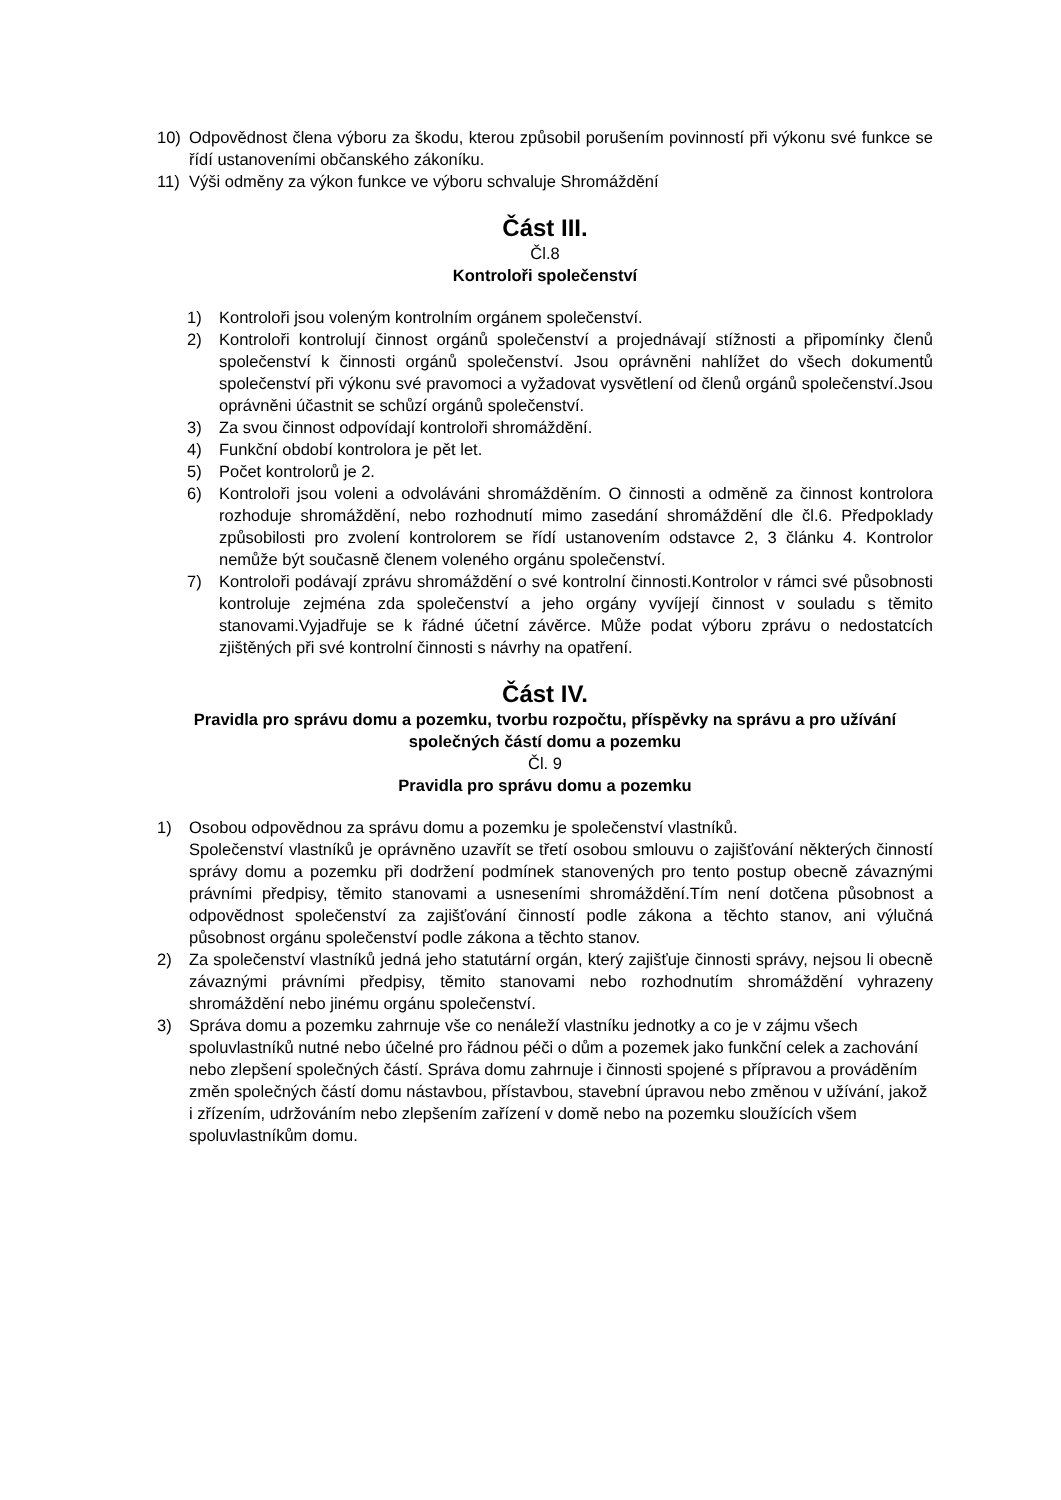10) Odpovědnost člena výboru za škodu, kterou způsobil porušením povinností při výkonu své funkce se řídí ustanoveními občanského zákoníku.
11) Výši odměny za výkon funkce ve výboru schvaluje Shromáždění
Část III.
Čl.8
Kontroloři společenství
1) Kontroloři jsou voleným kontrolním orgánem společenství.
2) Kontroloři kontrolují činnost orgánů společenství a projednávají stížnosti a připomínky členů společenství k činnosti orgánů společenství. Jsou oprávněni nahlížet do všech dokumentů společenství při výkonu své pravomoci a vyžadovat vysvětlení od členů orgánů společenství.Jsou oprávněni účastnit se schůzí orgánů společenství.
3) Za svou činnost odpovídají kontroloři shromáždění.
4) Funkční období kontrolora je pět let.
5) Počet kontrolorů je 2.
6) Kontroloři jsou voleni a odvoláváni shromážděním. O činnosti a odměně za činnost kontrolora rozhoduje shromáždění, nebo rozhodnutí mimo zasedání shromáždění dle čl.6. Předpoklady způsobilosti pro zvolení kontrolorem se řídí ustanovením odstavce 2, 3 článku 4. Kontrolor nemůže být současně členem voleného orgánu společenství.
7) Kontroloři podávají zprávu shromáždění o své kontrolní činnosti.Kontrolor v rámci své působnosti kontroluje zejména zda společenství a jeho orgány vyvíjejí činnost v souladu s těmito stanovami.Vyjadřuje se k řádné účetní závěrce. Může podat výboru zprávu o nedostatcích zjištěných při své kontrolní činnosti s návrhy na opatření.
Část IV.
Pravidla pro správu domu a pozemku, tvorbu rozpočtu, příspěvky na správu a pro užívání společných částí domu a pozemku
Čl. 9
Pravidla pro správu domu a pozemku
1) Osobou odpovědnou za správu domu a pozemku je společenství vlastníků.
Společenství vlastníků je oprávněno uzavřít se třetí osobou smlouvu o zajišťování některých činností správy domu a pozemku při dodržení podmínek stanovených pro tento postup obecně závaznými právními předpisy, těmito stanovami a usneseními shromáždění.Tím není dotčena působnost a odpovědnost společenství za zajišťování činností podle zákona a těchto stanov, ani výlučná působnost orgánu společenství podle zákona a těchto stanov.
2) Za společenství vlastníků jedná jeho statutární orgán, který zajišťuje činnosti správy, nejsou li obecně závaznými právními předpisy, těmito stanovami nebo rozhodnutím shromáždění vyhrazeny shromáždění nebo jinému orgánu společenství.
3) Správa domu a pozemku zahrnuje vše co nenáleží vlastníku jednotky a co je v zájmu všech spoluvlastníků nutné nebo účelné pro řádnou péči o dům a pozemek jako funkční celek a zachování nebo zlepšení společných částí. Správa domu zahrnuje i činnosti spojené s přípravou a prováděním změn společných částí domu nástavbou, přístavbou, stavební úpravou nebo změnou v užívání, jakož i zřízením, udržováním nebo zlepšením zařízení v domě nebo na pozemku sloužících všem spoluvlastníkům domu.